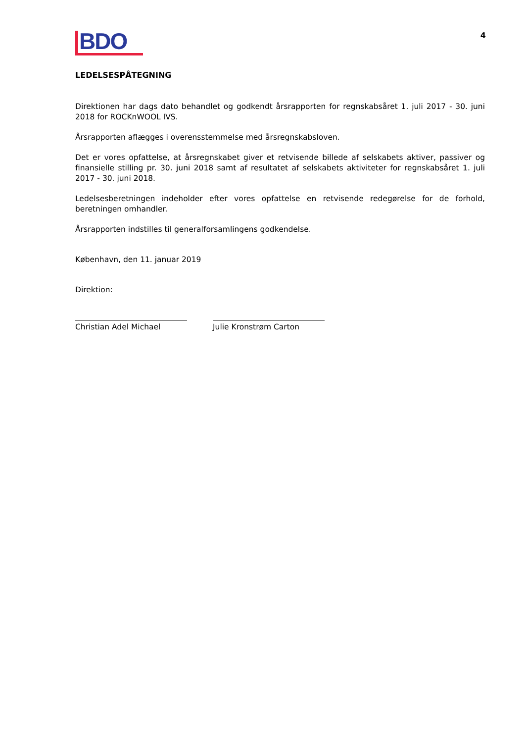BDO
4
LEDELSESPÅTEGNING
Direktionen har dags dato behandlet og godkendt årsrapporten for regnskabsåret 1. juli 2017 - 30. juni 2018 for ROCKnWOOL IVS.
Årsrapporten aflægges i overensstemmelse med årsregnskabsloven.
Det er vores opfattelse, at årsregnskabet giver et retvisende billede af selskabets aktiver, passiver og finansielle stilling pr. 30. juni 2018 samt af resultatet af selskabets aktiviteter for regnskabsåret 1. juli 2017 - 30. juni 2018.
Ledelsesberetningen indeholder efter vores opfattelse en retvisende redegørelse for de forhold, beretningen omhandler.
Årsrapporten indstilles til generalforsamlingens godkendelse.
København, den 11. januar 2019
Direktion:
Christian Adel Michael Julie Kronstrøm Carton